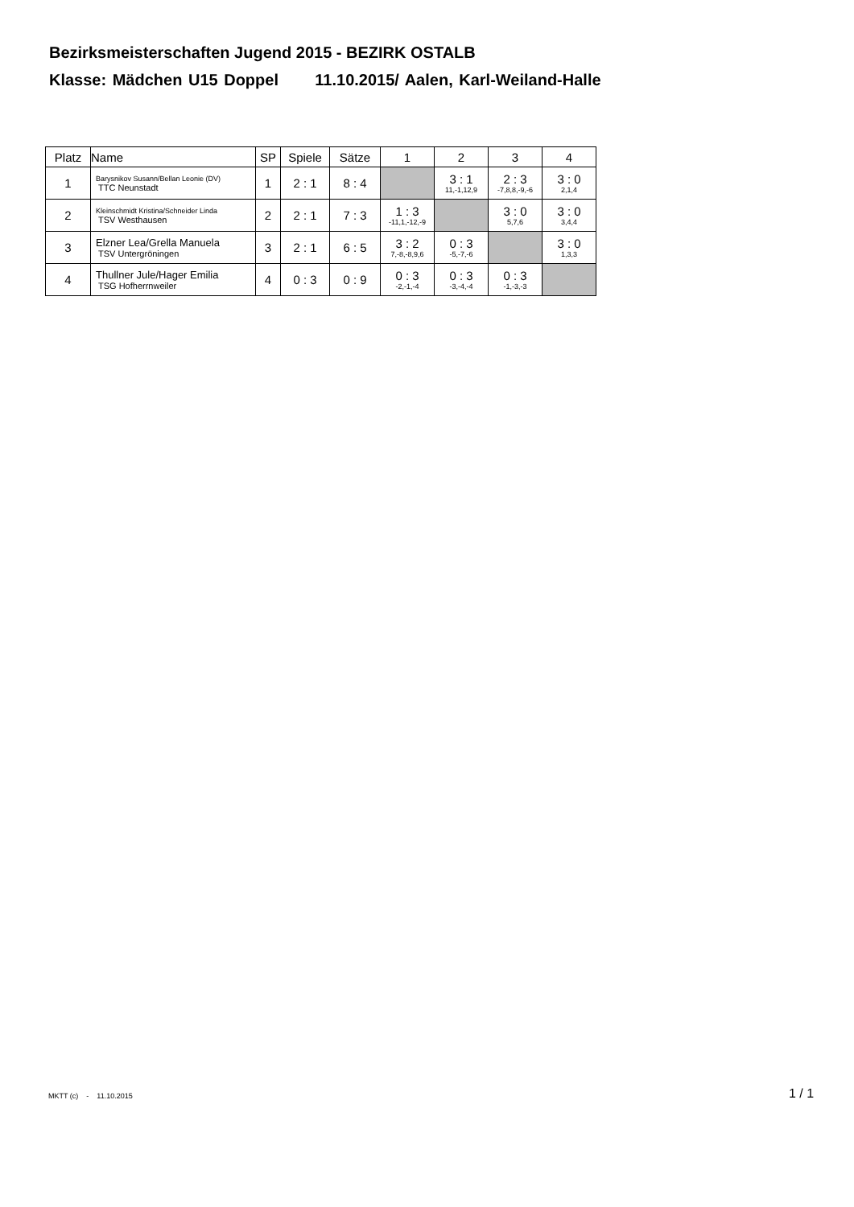Bezirksmeisterschaften Jugend 2015 - BEZIRK OSTALB
Klasse: Mädchen U15 Doppel 11.10.2015/ Aalen, Karl-Weiland-Halle
| Platz | Name | SP | Spiele | Sätze | 1 | 2 | 3 | 4 |
| --- | --- | --- | --- | --- | --- | --- | --- | --- |
| 1 | Barysnikov Susann/Bellan Leonie (DV) TTC Neunstadt | 1 | 2 : 1 | 8 : 4 | | 3 : 1 11,-1,12,9 | 2 : 3 -7,8,8,-9,-6 | 3 : 0 2,1,4 |
| 2 | Kleinschmidt Kristina/Schneider Linda TSV Westhausen | 2 | 2 : 1 | 7 : 3 | 1 : 3 -11,1,-12,-9 | | 3 : 0 5,7,6 | 3 : 0 3,4,4 |
| 3 | Elzner Lea/Grella Manuela TSV Untergröningen | 3 | 2 : 1 | 6 : 5 | 3 : 2 7,-8,-8,9,6 | 0 : 3 -5,-7,-6 | | 3 : 0 1,3,3 |
| 4 | Thullner Jule/Hager Emilia TSG Hofherrnweiler | 4 | 0 : 3 | 0 : 9 | 0 : 3 -2,-1,-4 | 0 : 3 -3,-4,-4 | 0 : 3 -1,-3,-3 | |
MKTT (c) - 11.10.2015 1 / 1